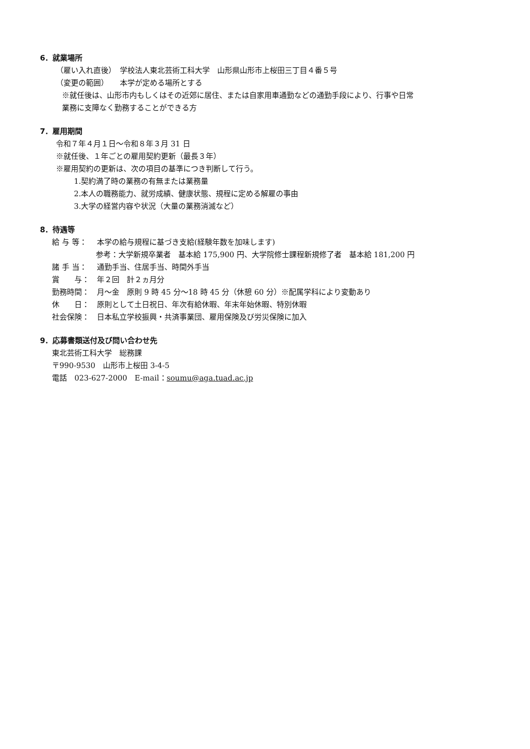6．就業場所
（雇い入れ直後）　学校法人東北芸術工科大学　山形県山形市上桜田三丁目４番５号
（変更の範囲）　　本学が定める場所とする
※就任後は、山形市内もしくはその近郊に居住、または自家用車通勤などの通勤手段により、行事や日常
業務に支障なく勤務することができる方
7．雇用期間
令和７年４月１日〜令和８年３月 31 日
※就任後、１年ごとの雇用契約更新（最長３年）
※雇用契約の更新は、次の項目の基準につき判断して行う。
1.契約満了時の業務の有無または業務量
2.本人の職務能力、就労成績、健康状態、規程に定める解雇の事由
3.大学の経営内容や状況（大量の業務消滅など）
8．待遇等
給 与 等： 本学の給与規程に基づき支給(経験年数を加味します)
参考：大学新規卒業者　基本給 175,900 円、大学院修士課程新規修了者　基本給 181,200 円
諸 手 当： 通勤手当、住居手当、時間外手当
賞　　与： 年２回　計２ヵ月分
勤務時間： 月〜金　原則 9 時 45 分〜18 時 45 分（休憩 60 分）※配属学科により変動あり
休　　日： 原則として土日祝日、年次有給休暇、年末年始休暇、特別休暇
社会保険： 日本私立学校振興・共済事業団、雇用保険及び労災保険に加入
9．応募書類送付及び問い合わせ先
東北芸術工科大学　総務課
〒990-9530　山形市上桜田 3-4-5
電話　023-627-2000　E-mail：soumu@aga.tuad.ac.jp